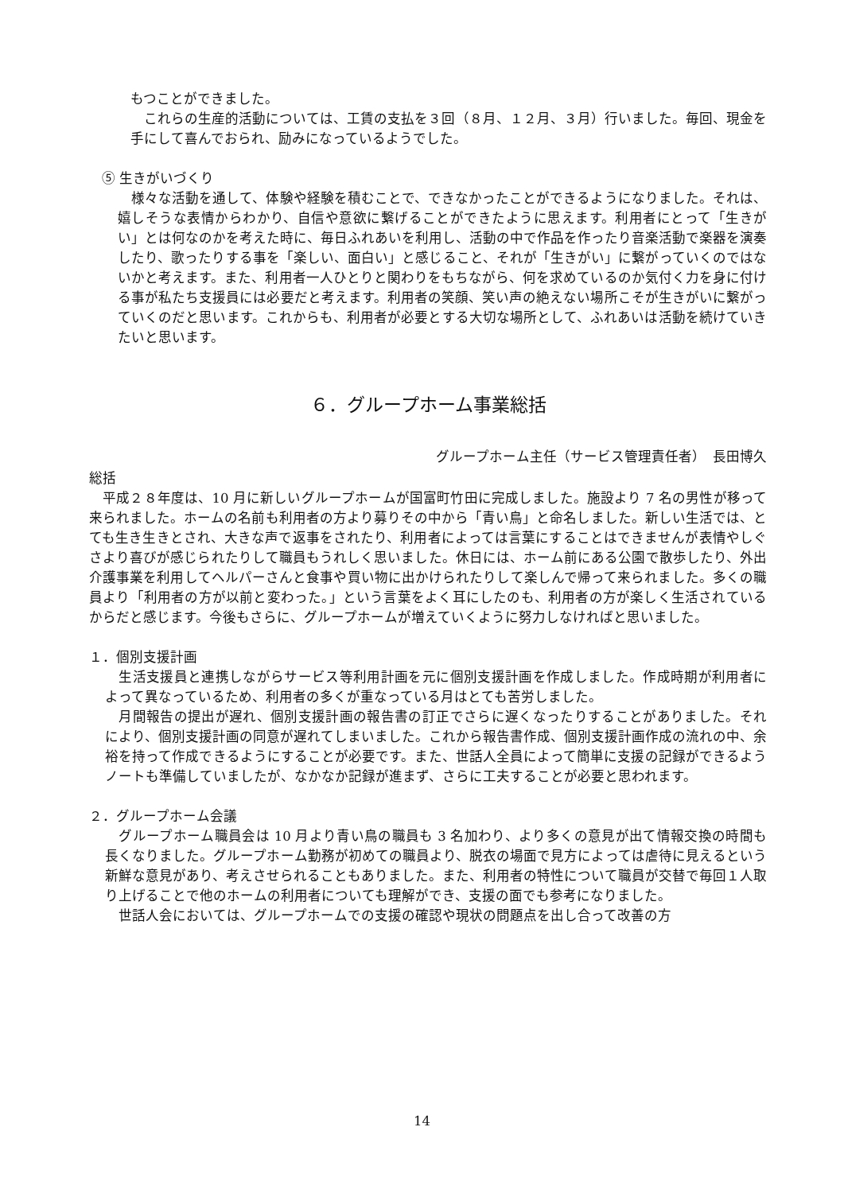もつことができました。
　これらの生産的活動については、工賃の支払を３回（８月、１２月、３月）行いました。毎回、現金を手にして喜んでおられ、励みになっているようでした。
⑤ 生きがいづくり
　様々な活動を通して、体験や経験を積むことで、できなかったことができるようになりました。それは、嬉しそうな表情からわかり、自信や意欲に繋げることができたように思えます。利用者にとって「生きがい」とは何なのかを考えた時に、毎日ふれあいを利用し、活動の中で作品を作ったり音楽活動で楽器を演奏したり、歌ったりする事を「楽しい、面白い」と感じること、それが「生きがい」に繋がっていくのではないかと考えます。また、利用者一人ひとりと関わりをもちながら、何を求めているのか気付く力を身に付ける事が私たち支援員には必要だと考えます。利用者の笑顔、笑い声の絶えない場所こそが生きがいに繋がっていくのだと思います。これからも、利用者が必要とする大切な場所として、ふれあいは活動を続けていきたいと思います。
６．グループホーム事業総括
グループホーム主任（サービス管理責任者）　長田博久
総括
　平成２８年度は、10 月に新しいグループホームが国富町竹田に完成しました。施設より 7 名の男性が移って来られました。ホームの名前も利用者の方より募りその中から「青い鳥」と命名しました。新しい生活では、とても生き生きとされ、大きな声で返事をされたり、利用者によっては言葉にすることはできませんが表情やしぐさより喜びが感じられたりして職員もうれしく思いました。休日には、ホーム前にある公園で散歩したり、外出介護事業を利用してヘルパーさんと食事や買い物に出かけられたりして楽しんで帰って来られました。多くの職員より「利用者の方が以前と変わった。」という言葉をよく耳にしたのも、利用者の方が楽しく生活されているからだと感じます。今後もさらに、グループホームが増えていくように努力しなければと思いました。
１．個別支援計画
　生活支援員と連携しながらサービス等利用計画を元に個別支援計画を作成しました。作成時期が利用者によって異なっているため、利用者の多くが重なっている月はとても苦労しました。
　月間報告の提出が遅れ、個別支援計画の報告書の訂正でさらに遅くなったりすることがありました。それにより、個別支援計画の同意が遅れてしまいました。これから報告書作成、個別支援計画作成の流れの中、余裕を持って作成できるようにすることが必要です。また、世話人全員によって簡単に支援の記録ができるようノートも準備していましたが、なかなか記録が進まず、さらに工夫することが必要と思われます。
２．グループホーム会議
　グループホーム職員会は 10 月より青い鳥の職員も 3 名加わり、より多くの意見が出て情報交換の時間も長くなりました。グループホーム勤務が初めての職員より、脱衣の場面で見方によっては虐待に見えるという新鮮な意見があり、考えさせられることもありました。また、利用者の特性について職員が交替で毎回１人取り上げることで他のホームの利用者についても理解ができ、支援の面でも参考になりました。
　世話人会においては、グループホームでの支援の確認や現状の問題点を出し合って改善の方
14